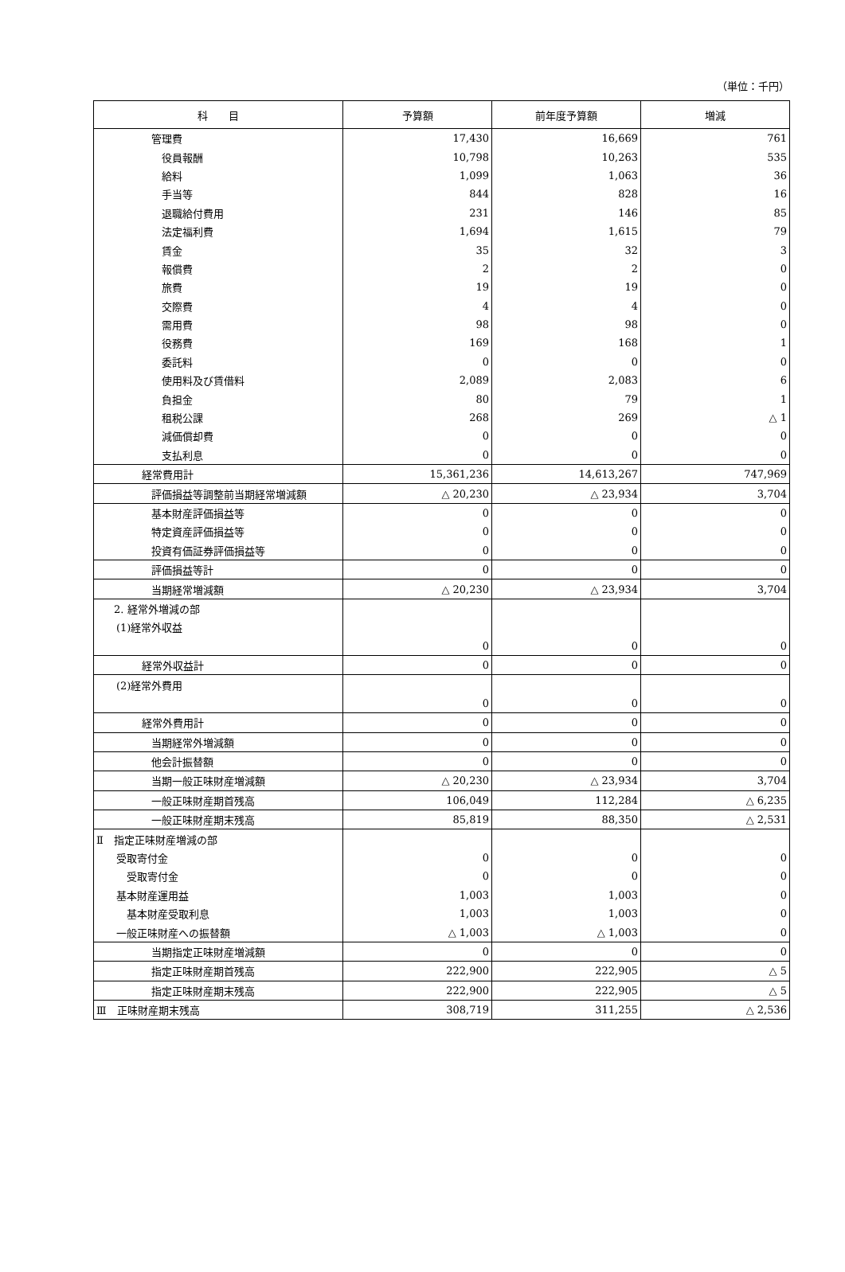（単位：千円）
| 科 目 | 予算額 | 前年度予算額 | 増減 |
| --- | --- | --- | --- |
| 管理費 | 17,430 | 16,669 | 761 |
| 役員報酬 | 10,798 | 10,263 | 535 |
| 給料 | 1,099 | 1,063 | 36 |
| 手当等 | 844 | 828 | 16 |
| 退職給付費用 | 231 | 146 | 85 |
| 法定福利費 | 1,694 | 1,615 | 79 |
| 賃金 | 35 | 32 | 3 |
| 報償費 | 2 | 2 | 0 |
| 旅費 | 19 | 19 | 0 |
| 交際費 | 4 | 4 | 0 |
| 需用費 | 98 | 98 | 0 |
| 役務費 | 169 | 168 | 1 |
| 委託料 | 0 | 0 | 0 |
| 使用料及び賃借料 | 2,089 | 2,083 | 6 |
| 負担金 | 80 | 79 | 1 |
| 租税公課 | 268 | 269 | △ 1 |
| 減価償却費 | 0 | 0 | 0 |
| 支払利息 | 0 | 0 | 0 |
| 経常費用計 | 15,361,236 | 14,613,267 | 747,969 |
| 評価損益等調整前当期経常増減額 | △ 20,230 | △ 23,934 | 3,704 |
| 基本財産評価損益等 | 0 | 0 | 0 |
| 特定資産評価損益等 | 0 | 0 | 0 |
| 投資有価証券評価損益等 | 0 | 0 | 0 |
| 評価損益等計 | 0 | 0 | 0 |
| 当期経常増減額 | △ 20,230 | △ 23,934 | 3,704 |
| 2. 経常外増減の部 | | | |
| (1)経常外収益 | | | |
| | 0 | 0 | 0 |
| 経常外収益計 | 0 | 0 | 0 |
| (2)経常外費用 | | | |
| | 0 | 0 | 0 |
| 経常外費用計 | 0 | 0 | 0 |
| 当期経常外増減額 | 0 | 0 | 0 |
| 他会計振替額 | 0 | 0 | 0 |
| 当期一般正味財産増減額 | △ 20,230 | △ 23,934 | 3,704 |
| 一般正味財産期首残高 | 106,049 | 112,284 | △ 6,235 |
| 一般正味財産期末残高 | 85,819 | 88,350 | △ 2,531 |
| Ⅱ 指定正味財産増減の部 | | | |
| 受取寄付金 | 0 | 0 | 0 |
| 受取寄付金 | 0 | 0 | 0 |
| 基本財産運用益 | 1,003 | 1,003 | 0 |
| 基本財産受取利息 | 1,003 | 1,003 | 0 |
| 一般正味財産への振替額 | △ 1,003 | △ 1,003 | 0 |
| 当期指定正味財産増減額 | 0 | 0 | 0 |
| 指定正味財産期首残高 | 222,900 | 222,905 | △ 5 |
| 指定正味財産期末残高 | 222,900 | 222,905 | △ 5 |
| Ⅲ 正味財産期末残高 | 308,719 | 311,255 | △ 2,536 |